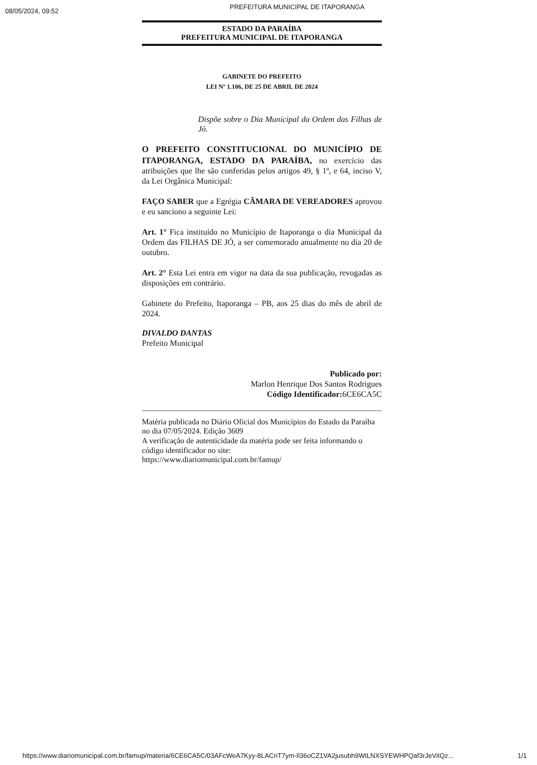08/05/2024, 09:52
PREFEITURA MUNICIPAL DE ITAPORANGA
ESTADO DA PARAÍBA
PREFEITURA MUNICIPAL DE ITAPORANGA
GABINETE DO PREFEITO
LEI Nº 1.106, DE 25 DE ABRIL DE 2024
Dispõe sobre o Dia Municipal da Ordem das Filhas de Jó.
O PREFEITO CONSTITUCIONAL DO MUNICÍPIO DE ITAPORANGA, ESTADO DA PARAÍBA, no exercício das atribuições que lhe são conferidas pelos artigos 49, § 1º, e 64, inciso V, da Lei Orgânica Municipal:
FAÇO SABER que a Egrégia CÂMARA DE VEREADORES aprovou e eu sanciono a seguinte Lei:
Art. 1° Fica instituído no Município de Itaporanga o dia Municipal da Ordem das FILHAS DE JÓ, a ser comemorado anualmente no dia 20 de outubro.
Art. 2° Esta Lei entra em vigor na data da sua publicação, revogadas as disposições em contrário.
Gabinete do Prefeito, Itaporanga – PB, aos 25 dias do mês de abril de 2024.
DIVALDO DANTAS
Prefeito Municipal
Publicado por:
Marlon Henrique Dos Santos Rodrigues
Código Identificador: 6CE6CA5C
Matéria publicada no Diário Oficial dos Municípios do Estado da Paraíba no dia 07/05/2024. Edição 3609
A verificação de autenticidade da matéria pode ser feita informando o código identificador no site:
https://www.diariomunicipal.com.br/famup/
https://www.diariomunicipal.com.br/famup/materia/6CE6CA5C/03AFcWeA7Kyy-8LACnT7ym-Il36oCZ1VA2jusubh9WtLNXSYEWHPQaf3rJeVitQz... 1/1